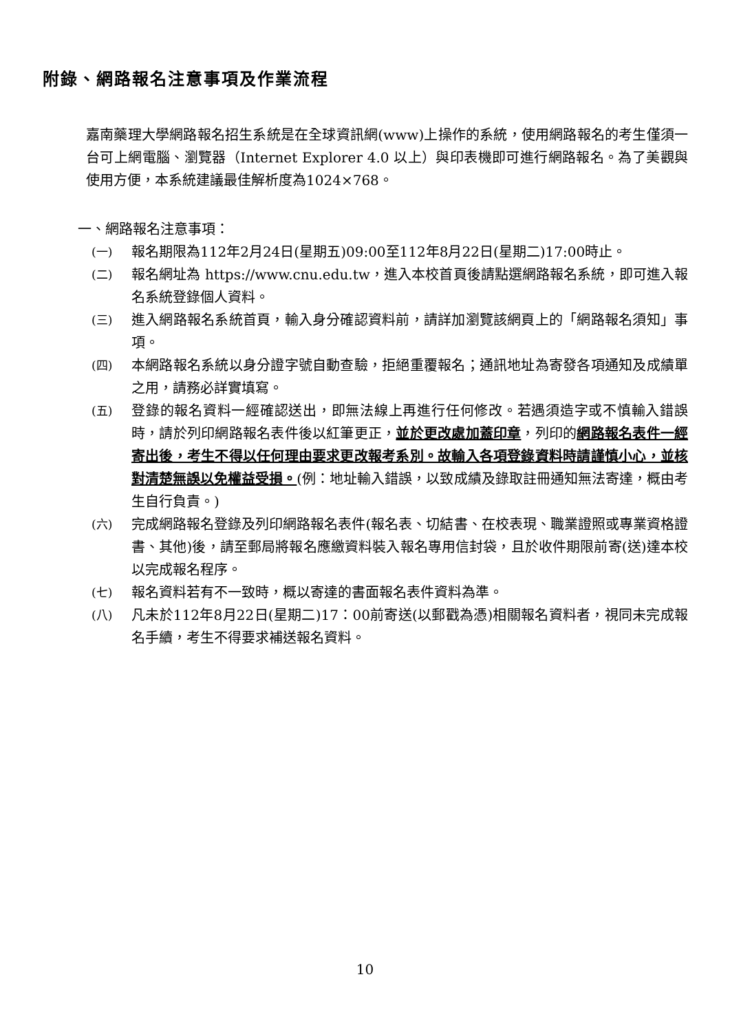附錄、網路報名注意事項及作業流程
嘉南藥理大學網路報名招生系統是在全球資訊網(www)上操作的系統，使用網路報名的考生僅須一台可上網電腦、瀏覽器（Internet Explorer 4.0 以上）與印表機即可進行網路報名。為了美觀與使用方便，本系統建議最佳解析度為1024×768。
一、網路報名注意事項：
(一) 報名期限為112年2月24日(星期五)09:00至112年8月22日(星期二)17:00時止。
(二) 報名網址為 https://www.cnu.edu.tw，進入本校首頁後請點選網路報名系統，即可進入報名系統登錄個人資料。
(三) 進入網路報名系統首頁，輸入身分確認資料前，請詳加瀏覽該網頁上的「網路報名須知」事項。
(四) 本網路報名系統以身分證字號自動查驗，拒絕重覆報名；通訊地址為寄發各項通知及成績單之用，請務必詳實填寫。
(五) 登錄的報名資料一經確認送出，即無法線上再進行任何修改。若遇須造字或不慎輸入錯誤時，請於列印網路報名表件後以紅筆更正，並於更改處加蓋印章，列印的網路報名表件一經寄出後，考生不得以任何理由要求更改報考系別。故輸入各項登錄資料時請謹慎小心，並核對清楚無誤以免權益受損。(例：地址輸入錯誤，以致成績及錄取註冊通知無法寄達，概由考生自行負責。)
(六) 完成網路報名登錄及列印網路報名表件(報名表、切結書、在校表現、職業證照或專業資格證書、其他)後，請至郵局將報名應繳資料裝入報名專用信封袋，且於收件期限前寄(送)達本校以完成報名程序。
(七) 報名資料若有不一致時，概以寄達的書面報名表件資料為準。
(八) 凡未於112年8月22日(星期二)17：00前寄送(以郵戳為憑)相關報名資料者，視同未完成報名手續，考生不得要求補送報名資料。
10